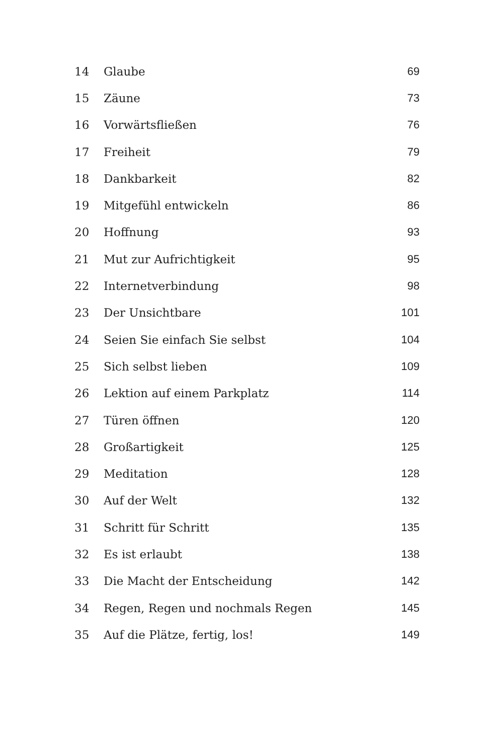| 14 | Glaube | 69 |
| 15 | Zäune | 73 |
| 16 | Vorwärtsfließen | 76 |
| 17 | Freiheit | 79 |
| 18 | Dankbarkeit | 82 |
| 19 | Mitgefühl entwickeln | 86 |
| 20 | Hoffnung | 93 |
| 21 | Mut zur Aufrichtigkeit | 95 |
| 22 | Internetverbindung | 98 |
| 23 | Der Unsichtbare | 101 |
| 24 | Seien Sie einfach Sie selbst | 104 |
| 25 | Sich selbst lieben | 109 |
| 26 | Lektion auf einem Parkplatz | 114 |
| 27 | Türen öffnen | 120 |
| 28 | Großartigkeit | 125 |
| 29 | Meditation | 128 |
| 30 | Auf der Welt | 132 |
| 31 | Schritt für Schritt | 135 |
| 32 | Es ist erlaubt | 138 |
| 33 | Die Macht der Entscheidung | 142 |
| 34 | Regen, Regen und nochmals Regen | 145 |
| 35 | Auf die Plätze, fertig, los! | 149 |